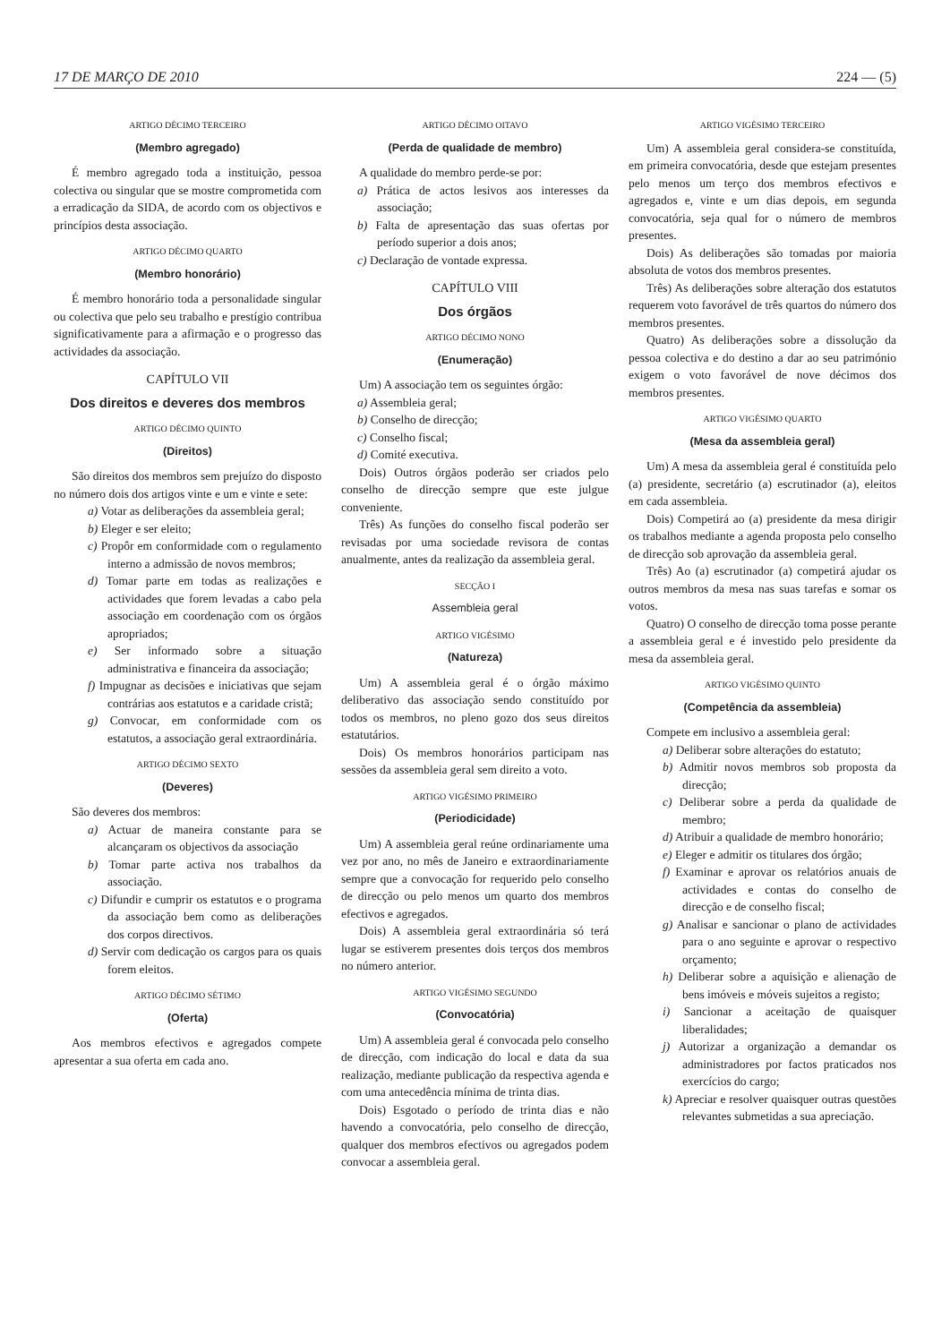17 DE MARÇO DE 2010 224 — (5)
ARTIGO DÉCIMO TERCEIRO
(Membro agregado)
É membro agregado toda a instituição, pessoa colectiva ou singular que se mostre comprometida com a erradicação da SIDA, de acordo com os objectivos e princípios desta associação.
ARTIGO DÉCIMO QUARTO
(Membro honorário)
É membro honorário toda a personalidade singular ou colectiva que pelo seu trabalho e prestígio contribua significativamente para a afirmação e o progresso das actividades da associação.
CAPÍTULO VII
Dos direitos e deveres dos membros
ARTIGO DÉCIMO QUINTO
(Direitos)
São direitos dos membros sem prejuízo do disposto no número dois dos artigos vinte e um e vinte e sete:
a) Votar as deliberações da assembleia geral;
b) Eleger e ser eleito;
c) Propôr em conformidade com o regulamento interno a admissão de novos membros;
d) Tomar parte em todas as realizações e actividades que forem levadas a cabo pela associação em coordenação com os órgãos apropriados;
e) Ser informado sobre a situação administrativa e financeira da associação;
f) Impugnar as decisões e iniciativas que sejam contrárias aos estatutos e a caridade cristã;
g) Convocar, em conformidade com os estatutos, a associação geral extraordinária.
ARTIGO DÉCIMO SEXTO
(Deveres)
São deveres dos membros:
a) Actuar de maneira constante para se alcançaram os objectivos da associação
b) Tomar parte activa nos trabalhos da associação.
c) Difundir e cumprir os estatutos e o programa da associação bem como as deliberações dos corpos directivos.
d) Servir com dedicação os cargos para os quais forem eleitos.
ARTIGO DÉCIMO SÉTIMO
(Oferta)
Aos membros efectivos e agregados compete apresentar a sua oferta em cada ano.
ARTIGO DÉCIMO OITAVO
(Perda de qualidade de membro)
A qualidade do membro perde-se por:
a) Prática de actos lesivos aos interesses da associação;
b) Falta de apresentação das suas ofertas por período superior a dois anos;
c) Declaração de vontade expressa.
CAPÍTULO VIII
Dos órgãos
ARTIGO DÉCIMO NONO
(Enumeração)
Um) A associação tem os seguintes órgão:
a) Assembleia geral;
b) Conselho de direcção;
c) Conselho fiscal;
d) Comité executiva.
Dois) Outros órgãos poderão ser criados pelo conselho de direcção sempre que este julgue conveniente.
Três) As funções do conselho fiscal poderão ser revisadas por uma sociedade revisora de contas anualmente, antes da realização da assembleia geral.
SECÇÃO I
Assembleia geral
ARTIGO VIGÉSIMO
(Natureza)
Um) A assembleia geral é o órgão máximo deliberativo das associação sendo constituído por todos os membros, no pleno gozo dos seus direitos estatutários.
Dois) Os membros honorários participam nas sessões da assembleia geral sem direito a voto.
ARTIGO VIGÉSIMO PRIMEIRO
(Periodicidade)
Um) A assembleia geral reúne ordinariamente uma vez por ano, no mês de Janeiro e extraordinariamente sempre que a convocação for requerido pelo conselho de direcção ou pelo menos um quarto dos membros efectivos e agregados.
Dois) A assembleia geral extraordinária só terá lugar se estiverem presentes dois terços dos membros no número anterior.
ARTIGO VIGÉSIMO SEGUNDO
(Convocatória)
Um) A assembleia geral é convocada pelo conselho de direcção, com indicação do local e data da sua realização, mediante publicação da respectiva agenda e com uma antecedência mínima de trinta dias.
Dois) Esgotado o período de trinta dias e não havendo a convocatória, pelo conselho de direcção, qualquer dos membros efectivos ou agregados podem convocar a assembleia geral.
ARTIGO VIGÉSIMO TERCEIRO
Um) A assembleia geral considera-se constituída, em primeira convocatória, desde que estejam presentes pelo menos um terço dos membros efectivos e agregados e, vinte e um dias depois, em segunda convocatória, seja qual for o número de membros presentes.
Dois) As deliberações são tomadas por maioria absoluta de votos dos membros presentes.
Três) As deliberações sobre alteração dos estatutos requerem voto favorável de três quartos do número dos membros presentes.
Quatro) As deliberações sobre a dissolução da pessoa colectiva e do destino a dar ao seu património exigem o voto favorável de nove décimos dos membros presentes.
ARTIGO VIGÉSIMO QUARTO
(Mesa da assembleia geral)
Um) A mesa da assembleia geral é constituída pelo (a) presidente, secretário (a) escrutinador (a), eleitos em cada assembleia.
Dois) Competirá ao (a) presidente da mesa dirigir os trabalhos mediante a agenda proposta pelo conselho de direcção sob aprovação da assembleia geral.
Três) Ao (a) escrutinador (a) competirá ajudar os outros membros da mesa nas suas tarefas e somar os votos.
Quatro) O conselho de direcção toma posse perante a assembleia geral e é investido pelo presidente da mesa da assembleia geral.
ARTIGO VIGÉSIMO QUINTO
(Competência da assembleia)
Compete em inclusivo a assembleia geral:
a) Deliberar sobre alterações do estatuto;
b) Admitir novos membros sob proposta da direcção;
c) Deliberar sobre a perda da qualidade de membro;
d) Atribuir a qualidade de membro honorário;
e) Eleger e admitir os titulares dos órgão;
f) Examinar e aprovar os relatórios anuais de actividades e contas do conselho de direcção e de conselho fiscal;
g) Analisar e sancionar o plano de actividades para o ano seguinte e aprovar o respectivo orçamento;
h) Deliberar sobre a aquisição e alienação de bens imóveis e móveis sujeitos a registo;
i) Sancionar a aceitação de quaisquer liberalidades;
j) Autorizar a organização a demandar os administradores por factos praticados nos exercícios do cargo;
k) Apreciar e resolver quaisquer outras questões relevantes submetidas a sua apreciação.